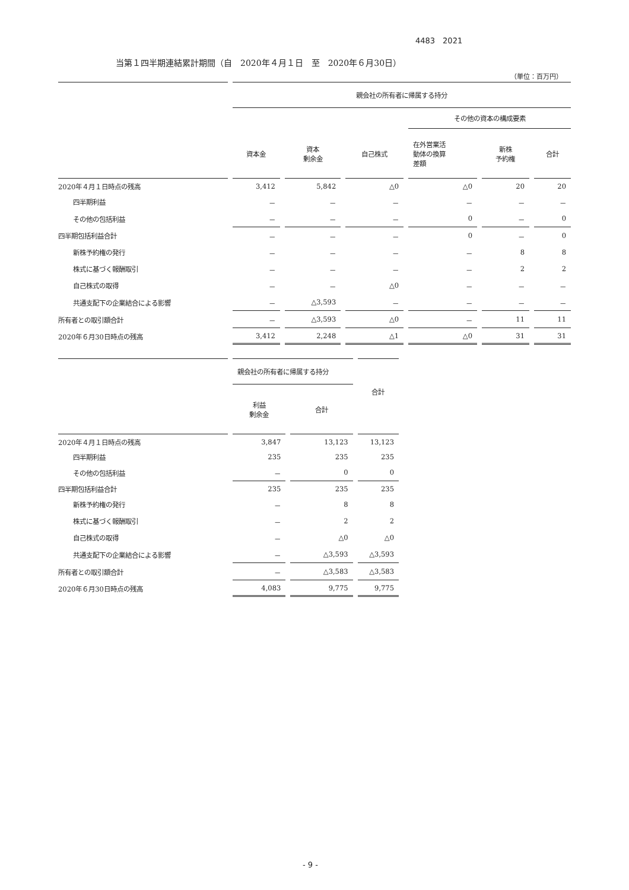4483　2021
当第１四半期連結累計期間（自　2020年４月１日　至　2020年６月30日）
（単位：百万円）
| | 親会社の所有者に帰属する持分 | | | | | |
| --- | --- | --- | --- | --- | --- | --- |
| | | | | その他の資本の構成要素 | | |
| | 資本金 | 資本 剰余金 | 自己株式 | 在外営業活 動体の換算 差額 | 新株 予約権 | 合計 |
| 2020年４月１日時点の残高 | 3,412 | 5,842 | △0 | △0 | 20 | 20 |
| 四半期利益 | － | － | － | － | － | － |
| その他の包括利益 | － | － | － | 0 | － | 0 |
| 四半期包括利益合計 | － | － | － | 0 | － | 0 |
| 新株予約権の発行 | － | － | － | － | 8 | 8 |
| 株式に基づく報酬取引 | － | － | － | － | 2 | 2 |
| 自己株式の取得 | － | － | △0 | － | － | － |
| 共通支配下の企業結合による影響 | － | △3,593 | － | － | － | － |
| 所有者との取引額合計 | － | △3,593 | △0 | － | 11 | 11 |
| 2020年６月30日時点の残高 | 3,412 | 2,248 | △1 | △0 | 31 | 31 |
| | 親会社の所有者に帰属する持分 | | |
| --- | --- | --- | --- |
| | 利益 剰余金 | 合計 | 合計 |
| 2020年４月１日時点の残高 | 3,847 | 13,123 | 13,123 |
| 四半期利益 | 235 | 235 | 235 |
| その他の包括利益 | － | 0 | 0 |
| 四半期包括利益合計 | 235 | 235 | 235 |
| 新株予約権の発行 | － | 8 | 8 |
| 株式に基づく報酬取引 | － | 2 | 2 |
| 自己株式の取得 | － | △0 | △0 |
| 共通支配下の企業結合による影響 | － | △3,593 | △3,593 |
| 所有者との取引額合計 | － | △3,583 | △3,583 |
| 2020年６月30日時点の残高 | 4,083 | 9,775 | 9,775 |
- 9 -